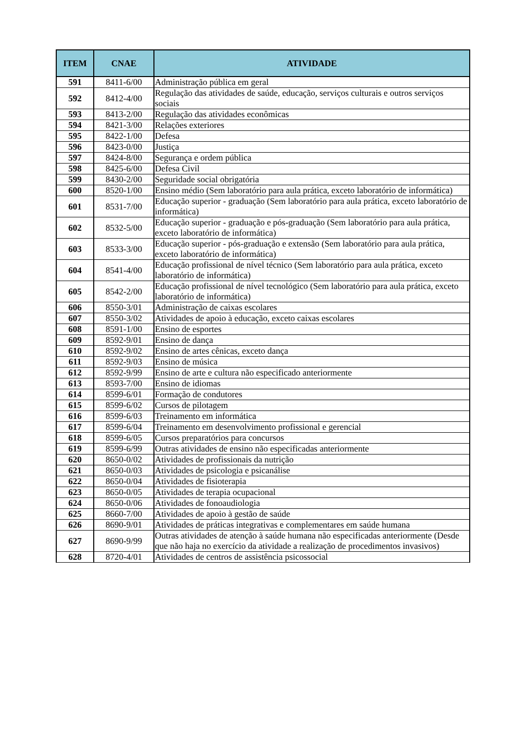| ITEM | CNAE | ATIVIDADE |
| --- | --- | --- |
| 591 | 8411-6/00 | Administração pública em geral |
| 592 | 8412-4/00 | Regulação das atividades de saúde, educação, serviços culturais e outros serviços sociais |
| 593 | 8413-2/00 | Regulação das atividades econômicas |
| 594 | 8421-3/00 | Relações exteriores |
| 595 | 8422-1/00 | Defesa |
| 596 | 8423-0/00 | Justiça |
| 597 | 8424-8/00 | Segurança e ordem pública |
| 598 | 8425-6/00 | Defesa Civil |
| 599 | 8430-2/00 | Seguridade social obrigatória |
| 600 | 8520-1/00 | Ensino médio (Sem laboratório para aula prática, exceto laboratório de informática) |
| 601 | 8531-7/00 | Educação superior - graduação (Sem laboratório para aula prática, exceto laboratório de informática) |
| 602 | 8532-5/00 | Educação superior - graduação e pós-graduação (Sem laboratório para aula prática, exceto laboratório de informática) |
| 603 | 8533-3/00 | Educação superior - pós-graduação e extensão (Sem laboratório para aula prática, exceto laboratório de informática) |
| 604 | 8541-4/00 | Educação profissional de nível técnico (Sem laboratório para aula prática, exceto laboratório de informática) |
| 605 | 8542-2/00 | Educação profissional de nível tecnológico (Sem laboratório para aula prática, exceto laboratório de informática) |
| 606 | 8550-3/01 | Administração de caixas escolares |
| 607 | 8550-3/02 | Atividades de apoio à educação, exceto caixas escolares |
| 608 | 8591-1/00 | Ensino de esportes |
| 609 | 8592-9/01 | Ensino de dança |
| 610 | 8592-9/02 | Ensino de artes cênicas, exceto dança |
| 611 | 8592-9/03 | Ensino de música |
| 612 | 8592-9/99 | Ensino de arte e cultura não especificado anteriormente |
| 613 | 8593-7/00 | Ensino de idiomas |
| 614 | 8599-6/01 | Formação de condutores |
| 615 | 8599-6/02 | Cursos de pilotagem |
| 616 | 8599-6/03 | Treinamento em informática |
| 617 | 8599-6/04 | Treinamento em desenvolvimento profissional e gerencial |
| 618 | 8599-6/05 | Cursos preparatórios para concursos |
| 619 | 8599-6/99 | Outras atividades de ensino não especificadas anteriormente |
| 620 | 8650-0/02 | Atividades de profissionais da nutrição |
| 621 | 8650-0/03 | Atividades de psicologia e psicanálise |
| 622 | 8650-0/04 | Atividades de fisioterapia |
| 623 | 8650-0/05 | Atividades de terapia ocupacional |
| 624 | 8650-0/06 | Atividades de fonoaudiologia |
| 625 | 8660-7/00 | Atividades de apoio à gestão de saúde |
| 626 | 8690-9/01 | Atividades de práticas integrativas e complementares em saúde humana |
| 627 | 8690-9/99 | Outras atividades de atenção à saúde humana não especificadas anteriormente (Desde que não haja no exercício da atividade a realização de procedimentos invasivos) |
| 628 | 8720-4/01 | Atividades de centros de assistência psicossocial |